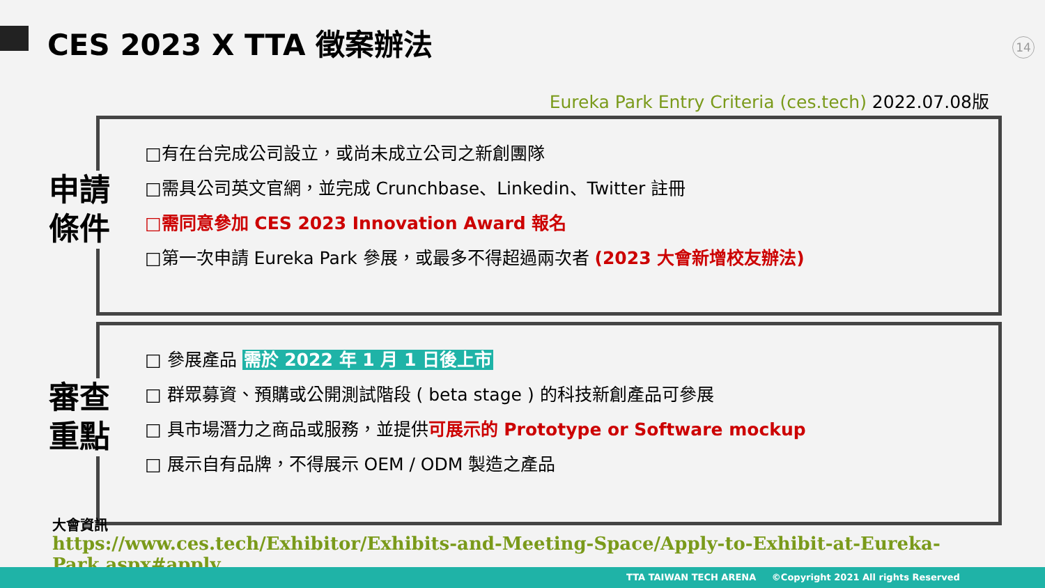CES 2023 X TTA 徵案辦法 14
Eureka Park Entry Criteria (ces.tech) 2022.07.08版
□有在台完成公司設立，或尚未成立公司之新創團隊
□需具公司英文官網，並完成 Crunchbase、Linkedin、Twitter 註冊
□需同意參加 CES 2023 Innovation Award 報名
□第一次申請 Eureka Park 參展，或最多不得超過兩次者 (2023 大會新增校友辦法)
申請
條件
□ 參展產品 需於 2022 年 1 月 1 日後上市
□ 群眾募資、預購或公開測試階段 ( beta stage ) 的科技新創產品可參展
□ 具市場潛力之商品或服務，並提供可展示的 Prototype or Software mockup
□ 展示自有品牌，不得展示 OEM / ODM 製造之產品
審查
重點
大會資訊
https://www.ces.tech/Exhibitor/Exhibits-and-Meeting-Space/Apply-to-Exhibit-at-Eureka-Park.aspx#apply
TTA TAIWAN TECH ARENA ©Copyright 2021 All rights Reserved